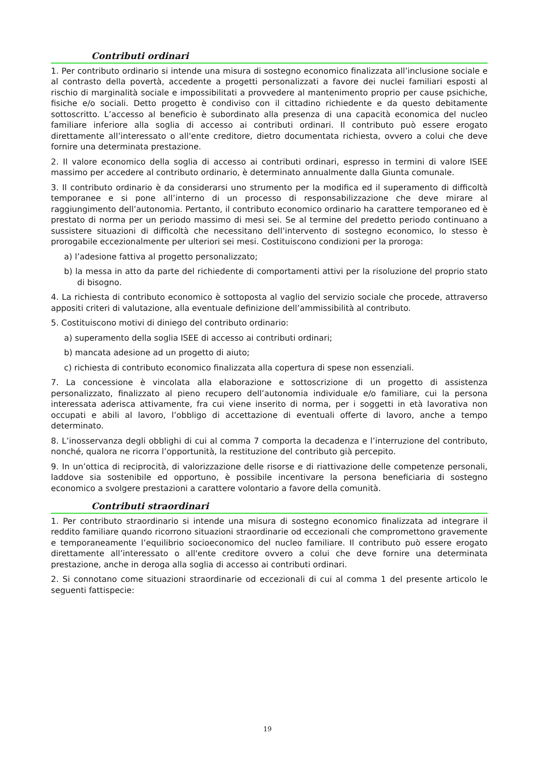Contributi ordinari
1. Per contributo ordinario si intende una misura di sostegno economico finalizzata all’inclusione sociale e al contrasto della povertà, accedente a progetti personalizzati a favore dei nuclei familiari esposti al rischio di marginalità sociale e impossibilitati a provvedere al mantenimento proprio per cause psichiche, fisiche e/o sociali. Detto progetto è condiviso con il cittadino richiedente e da questo debitamente sottoscritto. L’accesso al beneficio è subordinato alla presenza di una capacità economica del nucleo familiare inferiore alla soglia di accesso ai contributi ordinari. Il contributo può essere erogato direttamente all’interessato o all'ente creditore, dietro documentata richiesta, ovvero a colui che deve fornire una determinata prestazione.
2. Il valore economico della soglia di accesso ai contributi ordinari, espresso in termini di valore ISEE massimo per accedere al contributo ordinario, è determinato annualmente dalla Giunta comunale.
3. Il contributo ordinario è da considerarsi uno strumento per la modifica ed il superamento di difficoltà temporanee e si pone all’interno di un processo di responsabilizzazione che deve mirare al raggiungimento dell’autonomia. Pertanto, il contributo economico ordinario ha carattere temporaneo ed è prestato di norma per un periodo massimo di mesi sei. Se al termine del predetto periodo continuano a sussistere situazioni di difficoltà che necessitano dell’intervento di sostegno economico, lo stesso è prorogabile eccezionalmente per ulteriori sei mesi. Costituiscono condizioni per la proroga:
a) l’adesione fattiva al progetto personalizzato;
b) la messa in atto da parte del richiedente di comportamenti attivi per la risoluzione del proprio stato di bisogno.
4. La richiesta di contributo economico è sottoposta al vaglio del servizio sociale che procede, attraverso appositi criteri di valutazione, alla eventuale definizione dell’ammissibilità al contributo.
5. Costituiscono motivi di diniego del contributo ordinario:
a) superamento della soglia ISEE di accesso ai contributi ordinari;
b) mancata adesione ad un progetto di aiuto;
c) richiesta di contributo economico finalizzata alla copertura di spese non essenziali.
7. La concessione è vincolata alla elaborazione e sottoscrizione di un progetto di assistenza personalizzato, finalizzato al pieno recupero dell’autonomia individuale e/o familiare, cui la persona interessata aderisca attivamente, fra cui viene inserito di norma, per i soggetti in età lavorativa non occupati e abili al lavoro, l’obbligo di accettazione di eventuali offerte di lavoro, anche a tempo determinato.
8. L’inosservanza degli obblighi di cui al comma 7 comporta la decadenza e l’interruzione del contributo, nonché, qualora ne ricorra l’opportunità, la restituzione del contributo già percepito.
9. In un’ottica di reciprocità, di valorizzazione delle risorse e di riattivazione delle competenze personali, laddove sia sostenibile ed opportuno, è possibile incentivare la persona beneficiaria di sostegno economico a svolgere prestazioni a carattere volontario a favore della comunità.
Contributi straordinari
1. Per contributo straordinario si intende una misura di sostegno economico finalizzata ad integrare il reddito familiare quando ricorrono situazioni straordinarie od eccezionali che compromettono gravemente e temporaneamente l’equilibrio socioeconomico del nucleo familiare. Il contributo può essere erogato direttamente all’interessato o all'ente creditore ovvero a colui che deve fornire una determinata prestazione, anche in deroga alla soglia di accesso ai contributi ordinari.
2. Si connotano come situazioni straordinarie od eccezionali di cui al comma 1 del presente articolo le seguenti fattispecie:
19